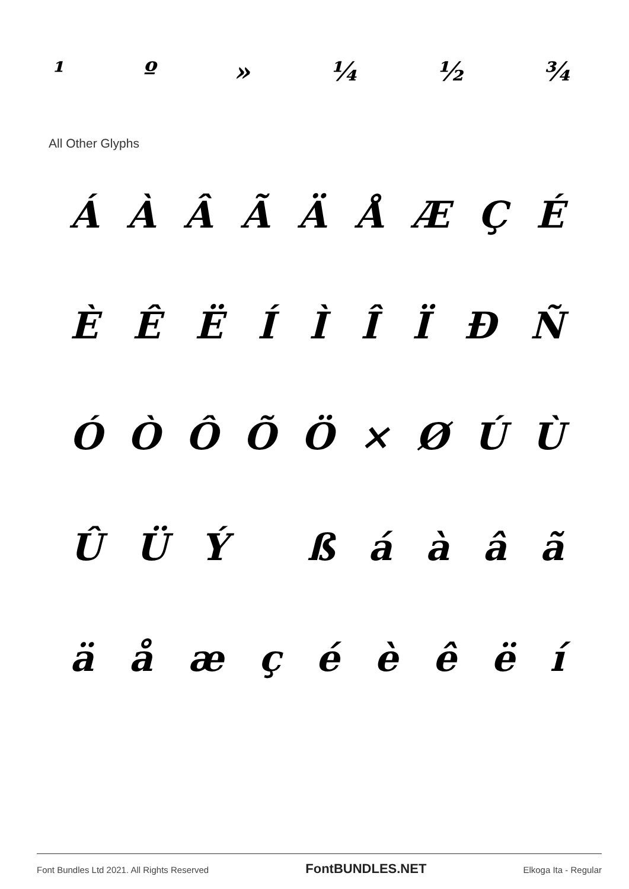¹ º » ¼ ½ ¾
All Other Glyphs
ÁÀÂÃÄÅÆÇÉ
ÈÊËÍÌÎÏÐÑ
ÓÒÔÕÖ × ØÚÙ
ÛÜÝ ßáàâã
äåæçéèêëí
Font Bundles Ltd 2021. All Rights Reserved FontBUNDLES.NET Elkoga Ita - Regular